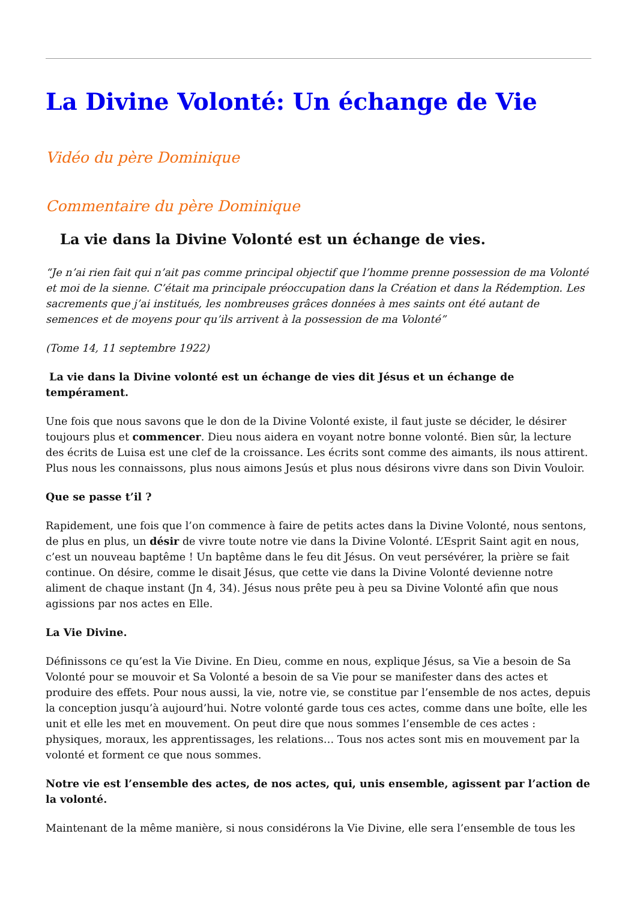La Divine Volonté: Un échange de Vie
Vidéo du père Dominique
Commentaire du père Dominique
La vie dans la Divine Volonté est un échange de vies.
“Je n’ai rien fait qui n’ait pas comme principal objectif que l’homme prenne possession de ma Volonté et moi de la sienne. C’était ma principale préoccupation dans la Création et dans la Rédemption. Les sacrements que j’ai institués, les nombreuses grâces données à mes saints ont été autant de semences et de moyens pour qu’ils arrivent à la possession de ma Volonté”
(Tome 14, 11 septembre 1922)
La vie dans la Divine volonté est un échange de vies dit Jésus et un échange de tempérament.
Une fois que nous savons que le don de la Divine Volonté existe, il faut juste se décider, le désirer toujours plus et commencer. Dieu nous aidera en voyant notre bonne volonté. Bien sûr, la lecture des écrits de Luisa est une clef de la croissance. Les écrits sont comme des aimants, ils nous attirent. Plus nous les connaissons, plus nous aimons Jesús et plus nous désirons vivre dans son Divin Vouloir.
Que se passe t’il ?
Rapidement, une fois que l’on commence à faire de petits actes dans la Divine Volonté, nous sentons, de plus en plus, un désir de vivre toute notre vie dans la Divine Volonté. L’Esprit Saint agit en nous, c’est un nouveau baptême ! Un baptême dans le feu dit Jésus. On veut persévérer, la prière se fait continue. On désire, comme le disait Jésus, que cette vie dans la Divine Volonté devienne notre aliment de chaque instant (Jn 4, 34). Jésus nous prête peu à peu sa Divine Volonté afin que nous agissions par nos actes en Elle.
La Vie Divine.
Définissons ce qu’est la Vie Divine. En Dieu, comme en nous, explique Jésus, sa Vie a besoin de Sa Volonté pour se mouvoir et Sa Volonté a besoin de sa Vie pour se manifester dans des actes et produire des effets. Pour nous aussi, la vie, notre vie, se constitue par l’ensemble de nos actes, depuis la conception jusqu’à aujourd’hui. Notre volonté garde tous ces actes, comme dans une boîte, elle les unit et elle les met en mouvement. On peut dire que nous sommes l’ensemble de ces actes : physiques, moraux, les apprentissages, les relations… Tous nos actes sont mis en mouvement par la volonté et forment ce que nous sommes.
Notre vie est l’ensemble des actes, de nos actes, qui, unis ensemble, agissent par l’action de la volonté.
Maintenant de la même manière, si nous considérons la Vie Divine, elle sera l’ensemble de tous les